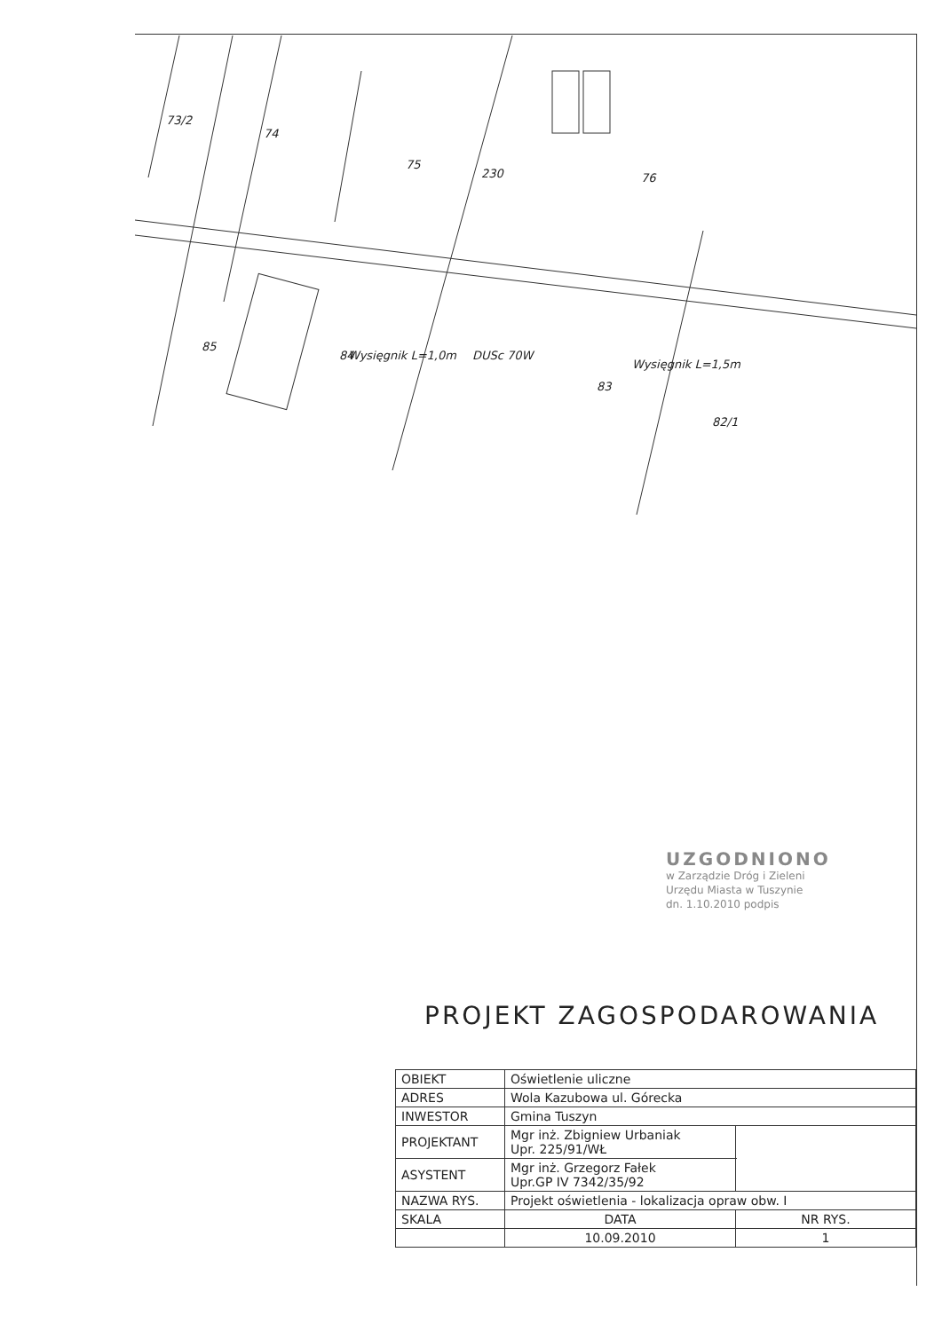73/2
74
75
76
230
85
84
83
82/1
DUSc 70W
Wysięgnik L=1,0m
Wysięgnik L=1,5m
UZGODNIONO
w Zarządzie Dróg i Zieleni
Urzędu Miasta w Tuszynie
dn. 1.10.2010 podpis
PROJEKT ZAGOSPODAROWANIA
| OBIEKT | Oświetlenie uliczne | | |
| ADRES | Wola Kazubowa ul. Górecka | | |
| INWESTOR | Gmina Tuszyn | | |
| PROJEKTANT | Mgr inż. Zbigniew Urbaniak Upr. 225/91/WŁ | | |
| ASYSTENT | Mgr inż. Grzegorz Fałek Upr.GP IV 7342/35/92 | | |
| NAZWA RYS. | Projekt oświetlenia - lokalizacja opraw obw. I | | |
| SKALA | DATA | NR RYS. | |
| | 10.09.2010 | 1 | |